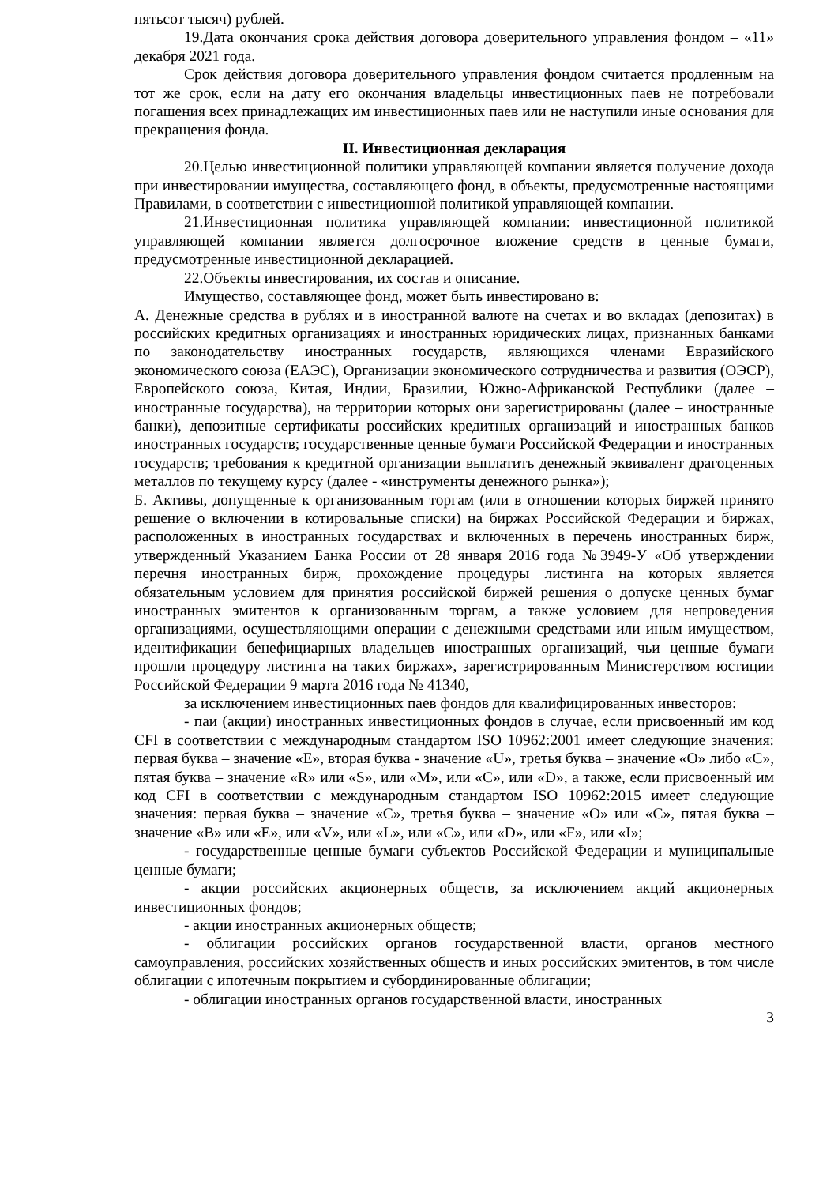пятьсот тысяч) рублей.
19.Дата окончания срока действия договора доверительного управления фондом – «11» декабря 2021 года.
Срок действия договора доверительного управления фондом считается продленным на тот же срок, если на дату его окончания владельцы инвестиционных паев не потребовали погашения всех принадлежащих им инвестиционных паев или не наступили иные основания для прекращения фонда.
II. Инвестиционная декларация
20.Целью инвестиционной политики управляющей компании является получение дохода при инвестировании имущества, составляющего фонд, в объекты, предусмотренные настоящими Правилами, в соответствии с инвестиционной политикой управляющей компании.
21.Инвестиционная политика управляющей компании: инвестиционной политикой управляющей компании является долгосрочное вложение средств в ценные бумаги, предусмотренные инвестиционной декларацией.
22.Объекты инвестирования, их состав и описание.
Имущество, составляющее фонд, может быть инвестировано в:
А. Денежные средства в рублях и в иностранной валюте на счетах и во вкладах (депозитах) в российских кредитных организациях и иностранных юридических лицах, признанных банками по законодательству иностранных государств, являющихся членами Евразийского экономического союза (ЕАЭС), Организации экономического сотрудничества и развития (ОЭСР), Европейского союза, Китая, Индии, Бразилии, Южно-Африканской Республики (далее – иностранные государства), на территории которых они зарегистрированы (далее – иностранные банки), депозитные сертификаты российских кредитных организаций и иностранных банков иностранных государств; государственные ценные бумаги Российской Федерации и иностранных государств; требования к кредитной организации выплатить денежный эквивалент драгоценных металлов по текущему курсу (далее - «инструменты денежного рынка»);
Б. Активы, допущенные к организованным торгам (или в отношении которых биржей принято решение о включении в котировальные списки) на биржах Российской Федерации и биржах, расположенных в иностранных государствах и включенных в перечень иностранных бирж, утвержденный Указанием Банка России от 28 января 2016 года №3949-У «Об утверждении перечня иностранных бирж, прохождение процедуры листинга на которых является обязательным условием для принятия российской биржей решения о допуске ценных бумаг иностранных эмитентов к организованным торгам, а также условием для непроведения организациями, осуществляющими операции с денежными средствами или иным имуществом, идентификации бенефициарных владельцев иностранных организаций, чьи ценные бумаги прошли процедуру листинга на таких биржах», зарегистрированным Министерством юстиции Российской Федерации 9 марта 2016 года № 41340,
за исключением инвестиционных паев фондов для квалифицированных инвесторов:
- паи (акции) иностранных инвестиционных фондов в случае, если присвоенный им код CFI в соответствии с международным стандартом ISO 10962:2001 имеет следующие значения: первая буква – значение «E», вторая буква - значение «U», третья буква – значение «O» либо «C», пятая буква – значение «R» или «S», или «M», или «C», или «D», а также, если присвоенный им код CFI в соответствии с международным стандартом ISO 10962:2015 имеет следующие значения: первая буква – значение «C», третья буква – значение «O» или «C», пятая буква – значение «B» или «E», или «V», или «L», или «C», или «D», или «F», или «I»;
- государственные ценные бумаги субъектов Российской Федерации и муниципальные ценные бумаги;
- акции российских акционерных обществ, за исключением акций акционерных инвестиционных фондов;
- акции иностранных акционерных обществ;
- облигации российских органов государственной власти, органов местного самоуправления, российских хозяйственных обществ и иных российских эмитентов, в том числе облигации с ипотечным покрытием и субординированные облигации;
- облигации иностранных органов государственной власти, иностранных
3